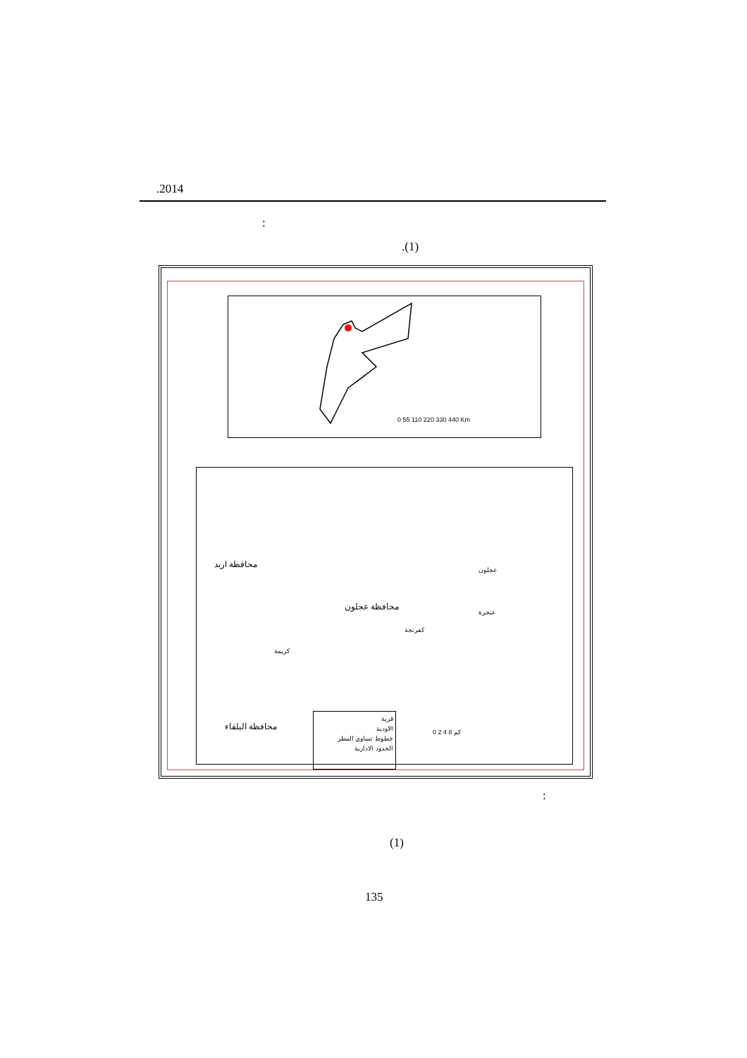.2014
:
.(1)
0 55 110 220 330 440 Km
محافظة اربد
محافظة عجلون
عجلون
عنجرة
كفرنجة
كريمة
محافظة البلقاء
قرية
الاودية
خطوط تساوي المطر
الحدود الادارية
0 2 4 8 كم
:
(1)
135